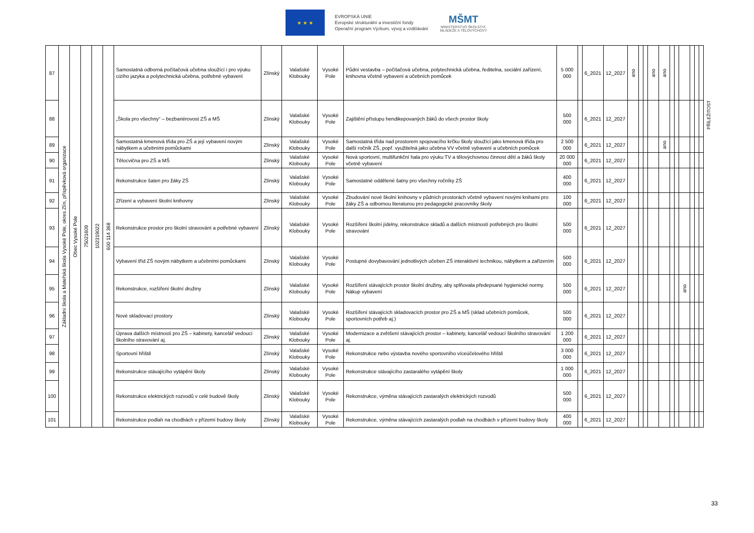★ ★ ★
EVROPSKÁ UNIE
Evropské strukturální a investiční fondy
Operační program Výzkum, vývoj a vzdělávání
MŠMT
MINISTERSTVO ŠKOLSTVÍ, MLÁDEŽE A TĚLOVÝCHOVY
| 87 | Základní škola a Mateřská škola Vysoké Pole, okres Zlín, příspěvková organizace | Obec Vysoké Pole | 75021609 | 102319022 | 600 114 368 | Samostatná odborná počítačová učebna sloužící i pro výuku cizího jazyka a polytechnická učebna, potřebné vybavení | Zlínský | Valašské Klobouky | Vysoké Pole | Půdní vestavba – počítačová učebna, polytechnická učebna, ředitelna, sociální zařízení, knihovna včetně vybavení a učebních pomůcek | 5 000 000 | | 6_2021 | 12_2027 | ano | | | ano | ano | | | | | | |
| 88 | | | | | | „Škola pro všechny“ – bezbariérovost ZŠ a MŠ | Zlínský | Valašské Klobouky | Vysoké Pole | Zajištění přístupu hendikepovaných žáků do všech prostor školy | 500 000 | | 6_2021 | 12_2027 | | | | | | | | | | | |
| 89 | | | | | | Samostatná kmenová třída pro ZŠ a její vybavení novým nábytkem a učebními pomůckami | Zlínský | Valašské Klobouky | Vysoké Pole | Samostatná třída nad prostorem spojovacího krčku školy sloužící jako kmenová třída pro další ročník ZŠ, popř. využitelná jako učebna VV včetně vybavení a učebních pomůcek | 2 500 000 | | 6_2021 | 12_2027 | | | | | ano | | | | | | |
| 90 | | | | | | Tělocvična pro ZŠ a MŠ | Zlínský | Valašské Klobouky | Vysoké Pole | Nová sportovní, multifunkční hala pro výuku TV a tělovýchovnou činnost dětí a žáků školy včetně vybavení | 20 000 000 | | 6_2021 | 12_2027 | | | | | | | | | | | |
| 91 | | | | | | Rekonstrukce šaten pro žáky ZŠ | Zlínský | Valašské Klobouky | Vysoké Pole | Samostatné oddělené šatny pro všechny ročníky ZŠ | 400 000 | | 6_2021 | 12_2027 | | | | | | | | | | | |
| 92 | | | | | | Zřízení a vybavení školní knihovny | Zlínský | Valašské Klobouky | Vysoké Pole | Zbudování nové školní knihovny v půdních prostorách včetně vybavení novými knihami pro žáky ZŠ a odbornou literaturou pro pedagogické pracovníky školy | 100 000 | | 6_2021 | 12_2027 | | | | | | | | | | | |
| 93 | | | | | | Rekonstrukce prostor pro školní stravování a potřebné vybavení | Zlínský | Valašské Klobouky | Vysoké Pole | Rozšíření školní jídelny, rekonstrukce skladů a dalších místností potřebných pro školní stravování | 500 000 | | 6_2021 | 12_2027 | | | | | | | | | | | |
| 94 | | | | | | Vybavení tříd ZŠ novým nábytkem a učebními pomůckami | Zlínský | Valašské Klobouky | Vysoké Pole | Postupné dovybavování jednotlivých učeben ZŠ interaktivní technikou, nábytkem a zařízením | 500 000 | | 6_2021 | 12_2027 | | | | | | | | | | | |
| 95 | | | | | | Rekonstrukce, rozšíření školní družiny | Zlínský | Valašské Klobouky | Vysoké Pole | Rozšíření stávajících prostor školní družiny, aby splňovala předepsané hygienické normy. Nákup vybavení | 500 000 | | 6_2021 | 12_2027 | | | | | | | | ano | | | |
| 96 | | | | | | Nové skladovací prostory | Zlínský | Valašské Klobouky | Vysoké Pole | Rozšíření stávajících skladovacích prostor pro ZŠ a MŠ (sklad učebních pomůcek, sportovních potřeb aj.) | 500 000 | | 6_2021 | 12_2027 | | | | | | | | | | | |
| 97 | | | | | | Úprava dalších místností pro ZŠ – kabinety, kancelář vedoucí školního stravování aj. | Zlínský | Valašské Klobouky | Vysoké Pole | Modernizace a zvětšení stávajících prostor – kabinety, kancelář vedoucí školního stravování aj. | 1 200 000 | | 6_2021 | 12_2027 | | | | | | | | | | | |
| 98 | | | | | | Sportovní hřiště | Zlínský | Valašské Klobouky | Vysoké Pole | Rekonstrukce nebo výstavba nového sportovního víceúčelového hřiště | 3 000 000 | | 6_2021 | 12_2027 | | | | | | | | | | | |
| 99 | | | | | | Rekonstrukce stávajícího vytápění školy | Zlínský | Valašské Klobouky | Vysoké Pole | Rekonstrukce stávajícího zastaralého vytápění školy | 1 000 000 | | 6_2021 | 12_2027 | | | | | | | | | | | |
| 100 | | | | | | Rekonstrukce elektrických rozvodů v celé budově školy | Zlínský | Valašské Klobouky | Vysoké Pole | Rekonstrukce, výměna stávajících zastaralých elektrických rozvodů | 500 000 | | 6_2021 | 12_2027 | | | | | | | | | | | |
| 101 | | | | | | Rekonstrukce podlah na chodbách v přízemí budovy školy | Zlínský | Valašské Klobouky | Vysoké Pole | Rekonstrukce, výměna stávajících zastaralých podlah na chodbách v přízemí budovy školy | 400 000 | | 6_2021 | 12_2027 | | | | | | | | | | | |
PŘÍLEŽITOST
33